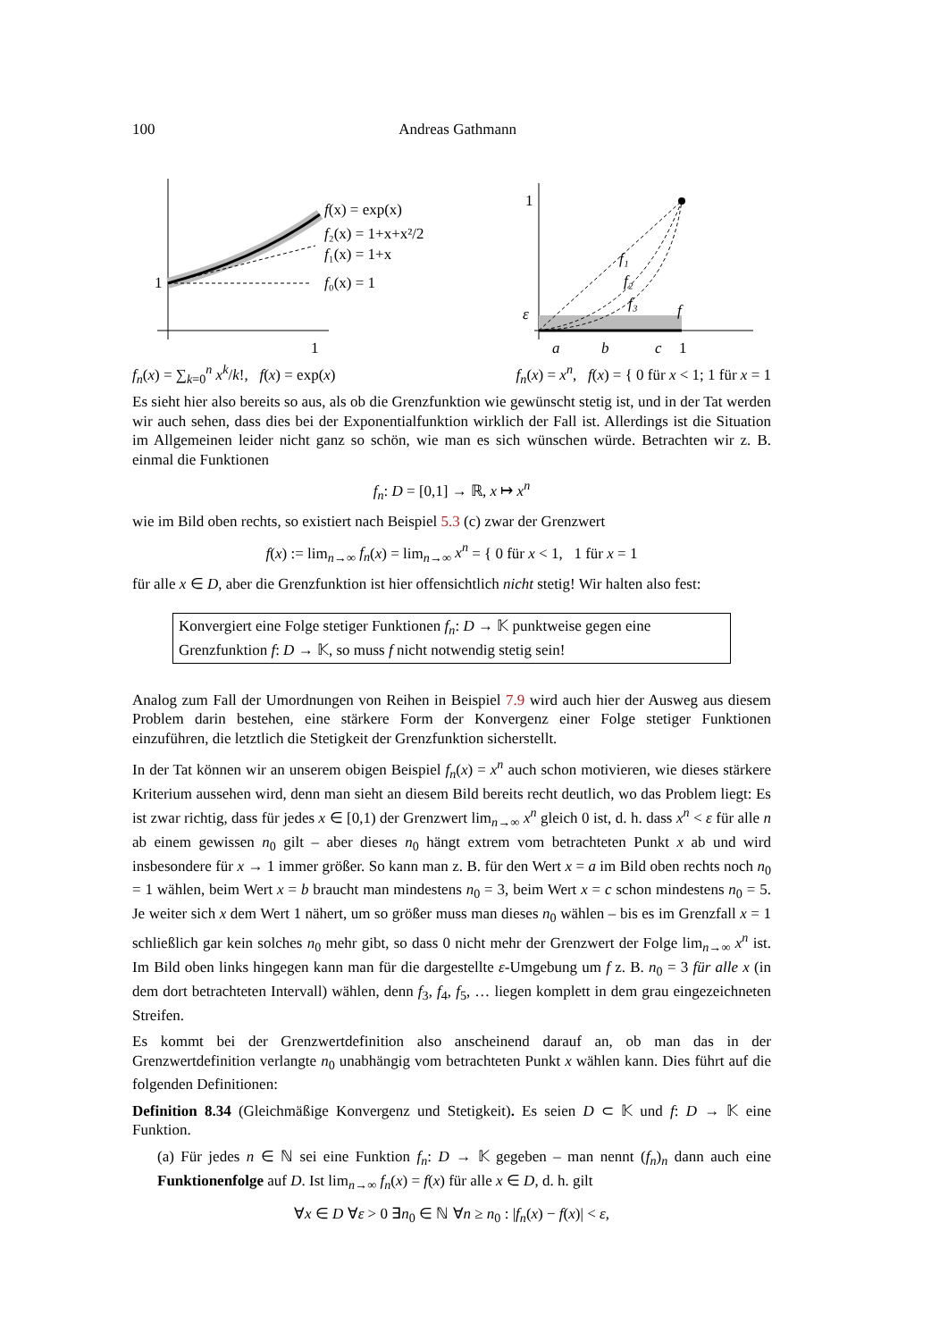100 Andreas Gathmann
1
1
f(x) = exp(x)
f₂(x) = 1+x+x²/2
f₁(x) = 1+x
f₀(x) = 1
1
ε
a
b
c
1
f₁
f₂
f₃
f
f<sub>n</sub>(x) = ∑<sub>k=0</sub><sup>n</sup> x<sup>k</sup>/k!, f(x) = exp(x) f<sub>n</sub>(x) = x<sup>n</sup>, f(x) = { 0 für x < 1; 1 für x = 1
Es sieht hier also bereits so aus, als ob die Grenzfunktion wie gewünscht stetig ist, und in der Tat werden wir auch sehen, dass dies bei der Exponentialfunktion wirklich der Fall ist. Allerdings ist die Situation im Allgemeinen leider nicht ganz so schön, wie man es sich wünschen würde. Betrachten wir z. B. einmal die Funktionen
f<sub>n</sub>: D = [0,1] → ℝ, x ↦ x<sup>n</sup>
wie im Bild oben rechts, so existiert nach Beispiel 5.3 (c) zwar der Grenzwert
f(x) := lim<sub>n→∞</sub> f<sub>n</sub>(x) = lim<sub>n→∞</sub> x<sup>n</sup> = { 0 für x < 1, 1 für x = 1
für alle x ∈ D, aber die Grenzfunktion ist hier offensichtlich nicht stetig! Wir halten also fest:
Konvergiert eine Folge stetiger Funktionen f<sub>n</sub>: D → 𝕂 punktweise gegen eine Grenzfunktion f: D → 𝕂, so muss f nicht notwendig stetig sein!
Analog zum Fall der Umordnungen von Reihen in Beispiel 7.9 wird auch hier der Ausweg aus diesem Problem darin bestehen, eine stärkere Form der Konvergenz einer Folge stetiger Funktionen einzuführen, die letztlich die Stetigkeit der Grenzfunktion sicherstellt.
In der Tat können wir an unserem obigen Beispiel f<sub>n</sub>(x) = x<sup>n</sup> auch schon motivieren, wie dieses stärkere Kriterium aussehen wird, denn man sieht an diesem Bild bereits recht deutlich, wo das Problem liegt: Es ist zwar richtig, dass für jedes x ∈ [0,1) der Grenzwert lim<sub>n→∞</sub> x<sup>n</sup> gleich 0 ist, d. h. dass x<sup>n</sup> < ε für alle n ab einem gewissen n<sub>0</sub> gilt – aber dieses n<sub>0</sub> hängt extrem vom betrachteten Punkt x ab und wird insbesondere für x → 1 immer größer. So kann man z. B. für den Wert x = a im Bild oben rechts noch n<sub>0</sub> = 1 wählen, beim Wert x = b braucht man mindestens n<sub>0</sub> = 3, beim Wert x = c schon mindestens n<sub>0</sub> = 5. Je weiter sich x dem Wert 1 nähert, um so größer muss man dieses n<sub>0</sub> wählen – bis es im Grenzfall x = 1 schließlich gar kein solches n<sub>0</sub> mehr gibt, so dass 0 nicht mehr der Grenzwert der Folge lim<sub>n→∞</sub> x<sup>n</sup> ist. Im Bild oben links hingegen kann man für die dargestellte ε-Umgebung um f z. B. n<sub>0</sub> = 3 für alle x (in dem dort betrachteten Intervall) wählen, denn f<sub>3</sub>, f<sub>4</sub>, f<sub>5</sub>, … liegen komplett in dem grau eingezeichneten Streifen.
Es kommt bei der Grenzwertdefinition also anscheinend darauf an, ob man das in der Grenzwertdefinition verlangte n<sub>0</sub> unabhängig vom betrachteten Punkt x wählen kann. Dies führt auf die folgenden Definitionen:
Definition 8.34 (Gleichmäßige Konvergenz und Stetigkeit). Es seien D ⊂ 𝕂 und f: D → 𝕂 eine Funktion.
(a) Für jedes n ∈ ℕ sei eine Funktion f<sub>n</sub>: D → 𝕂 gegeben – man nennt (f<sub>n</sub>)<sub>n</sub> dann auch eine Funktionenfolge auf D. Ist lim<sub>n→∞</sub> f<sub>n</sub>(x) = f(x) für alle x ∈ D, d. h. gilt
∀x ∈ D ∀ε > 0 ∃n<sub>0</sub> ∈ ℕ ∀n ≥ n<sub>0</sub> : |f<sub>n</sub>(x) − f(x)| < ε,